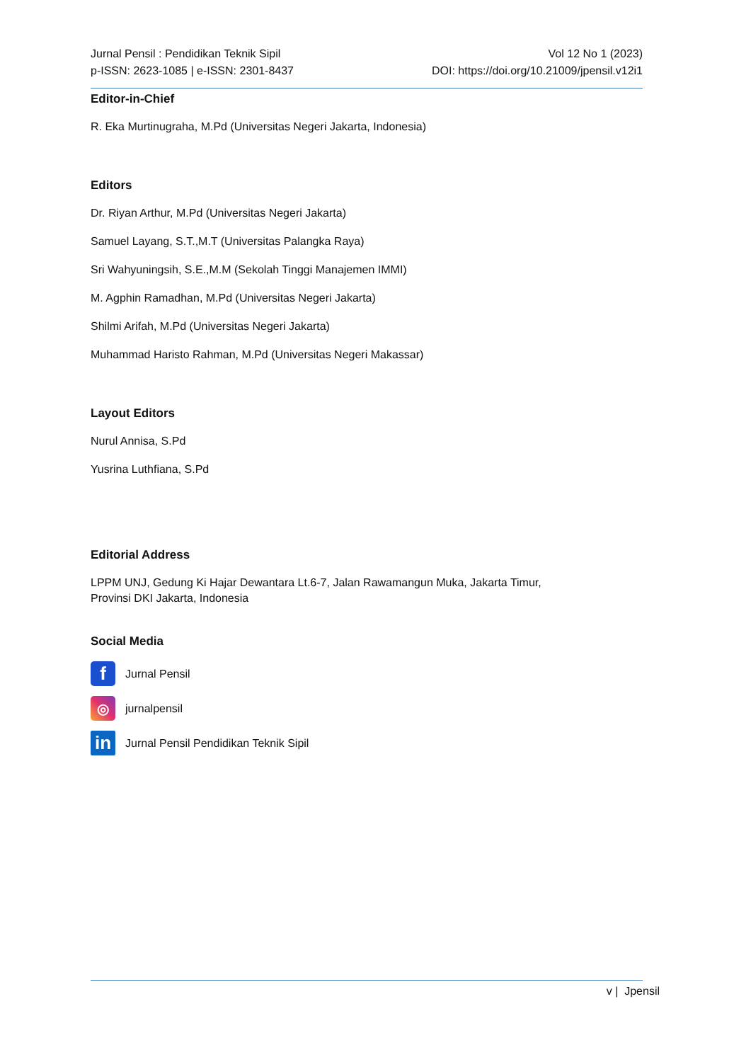Jurnal Pensil : Pendidikan Teknik Sipil
p-ISSN: 2623-1085 | e-ISSN: 2301-8437
Vol 12 No 1 (2023)
DOI: https://doi.org/10.21009/jpensil.v12i1
Editor-in-Chief
R. Eka Murtinugraha, M.Pd (Universitas Negeri Jakarta, Indonesia)
Editors
Dr. Riyan Arthur, M.Pd (Universitas Negeri Jakarta)
Samuel Layang, S.T.,M.T (Universitas Palangka Raya)
Sri Wahyuningsih, S.E.,M.M (Sekolah Tinggi Manajemen IMMI)
M. Agphin Ramadhan, M.Pd (Universitas Negeri Jakarta)
Shilmi Arifah, M.Pd (Universitas Negeri Jakarta)
Muhammad Haristo Rahman, M.Pd (Universitas Negeri Makassar)
Layout Editors
Nurul Annisa, S.Pd
Yusrina Luthfiana, S.Pd
Editorial Address
LPPM UNJ, Gedung Ki Hajar Dewantara Lt.6-7, Jalan Rawamangun Muka, Jakarta Timur,
Provinsi DKI Jakarta, Indonesia
Social Media
f
Jurnal Pensil
◎
jurnalpensil
in
Jurnal Pensil Pendidikan Teknik Sipil
v | Jpensil